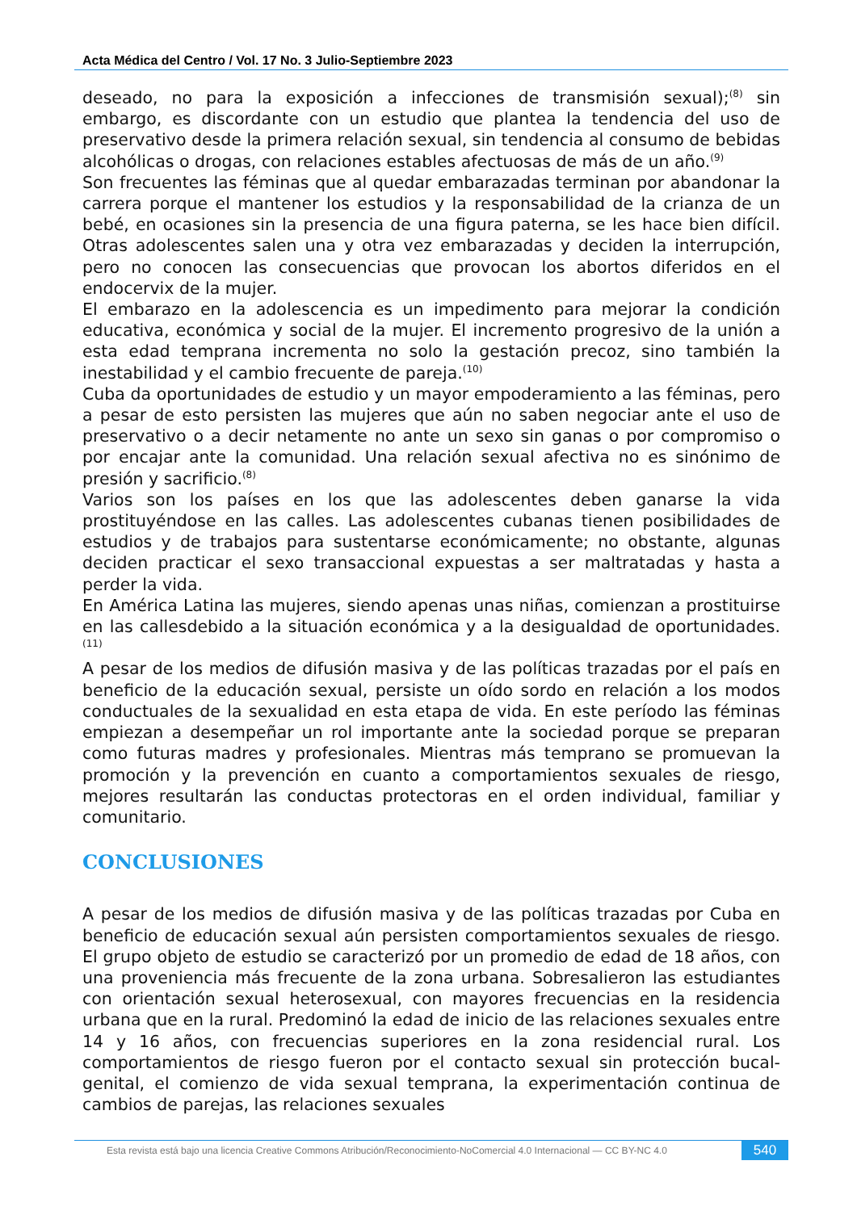Acta Médica del Centro / Vol. 17 No. 3 Julio-Septiembre 2023
deseado, no para la exposición a infecciones de transmisión sexual);<sup>(8)</sup> sin embargo, es discordante con un estudio que plantea la tendencia del uso de preservativo desde la primera relación sexual, sin tendencia al consumo de bebidas alcohólicas o drogas, con relaciones estables afectuosas de más de un año.<sup>(9)</sup>
Son frecuentes las féminas que al quedar embarazadas terminan por abandonar la carrera porque el mantener los estudios y la responsabilidad de la crianza de un bebé, en ocasiones sin la presencia de una figura paterna, se les hace bien difícil. Otras adolescentes salen una y otra vez embarazadas y deciden la interrupción, pero no conocen las consecuencias que provocan los abortos diferidos en el endocervix de la mujer.
El embarazo en la adolescencia es un impedimento para mejorar la condición educativa, económica y social de la mujer. El incremento progresivo de la unión a esta edad temprana incrementa no solo la gestación precoz, sino también la inestabilidad y el cambio frecuente de pareja.<sup>(10)</sup>
Cuba da oportunidades de estudio y un mayor empoderamiento a las féminas, pero a pesar de esto persisten las mujeres que aún no saben negociar ante el uso de preservativo o a decir netamente no ante un sexo sin ganas o por compromiso o por encajar ante la comunidad. Una relación sexual afectiva no es sinónimo de presión y sacrificio.<sup>(8)</sup>
Varios son los países en los que las adolescentes deben ganarse la vida prostituyéndose en las calles. Las adolescentes cubanas tienen posibilidades de estudios y de trabajos para sustentarse económicamente; no obstante, algunas deciden practicar el sexo transaccional expuestas a ser maltratadas y hasta a perder la vida.
En América Latina las mujeres, siendo apenas unas niñas, comienzan a prostituirse en las callesdebido a la situación económica y a la desigualdad de oportunidades.<sup>(11)</sup>
A pesar de los medios de difusión masiva y de las políticas trazadas por el país en beneficio de la educación sexual, persiste un oído sordo en relación a los modos conductuales de la sexualidad en esta etapa de vida. En este período las féminas empiezan a desempeñar un rol importante ante la sociedad porque se preparan como futuras madres y profesionales. Mientras más temprano se promuevan la promoción y la prevención en cuanto a comportamientos sexuales de riesgo, mejores resultarán las conductas protectoras en el orden individual, familiar y comunitario.
CONCLUSIONES
A pesar de los medios de difusión masiva y de las políticas trazadas por Cuba en beneficio de educación sexual aún persisten comportamientos sexuales de riesgo. El grupo objeto de estudio se caracterizó por un promedio de edad de 18 años, con una proveniencia más frecuente de la zona urbana. Sobresalieron las estudiantes con orientación sexual heterosexual, con mayores frecuencias en la residencia urbana que en la rural. Predominó la edad de inicio de las relaciones sexuales entre 14 y 16 años, con frecuencias superiores en la zona residencial rural. Los comportamientos de riesgo fueron por el contacto sexual sin protección bucal-genital, el comienzo de vida sexual temprana, la experimentación continua de cambios de parejas, las relaciones sexuales
Esta revista está bajo una licencia Creative Commons Atribución/Reconocimiento-NoComercial 4.0 Internacional — CC BY-NC 4.0
540